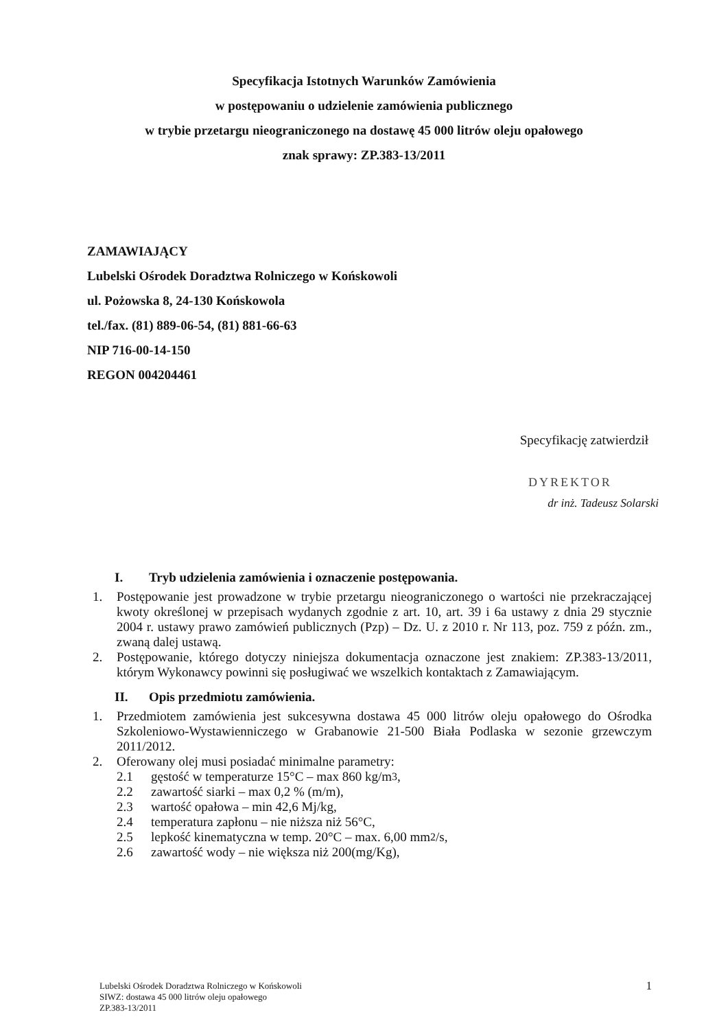Specyfikacja Istotnych Warunków Zamówienia
w postępowaniu o udzielenie zamówienia publicznego
w trybie przetargu nieograniczonego na dostawę 45 000 litrów oleju opałowego
znak sprawy: ZP.383-13/2011
ZAMAWIAJĄCY
Lubelski Ośrodek Doradztwa Rolniczego w Końskowoli
ul. Pożowska 8, 24-130 Końskowola
tel./fax. (81) 889-06-54, (81) 881-66-63
NIP 716-00-14-150
REGON 004204461
Specyfikację zatwierdził
DYREKTOR
dr inż. Tadeusz Solarski
I. Tryb udzielenia zamówienia i oznaczenie postępowania.
1. Postępowanie jest prowadzone w trybie przetargu nieograniczonego o wartości nie przekraczającej kwoty określonej w przepisach wydanych zgodnie z art. 10, art. 39 i 6a ustawy z dnia 29 stycznie 2004 r. ustawy prawo zamówień publicznych (Pzp) – Dz. U. z 2010 r. Nr 113, poz. 759 z późn. zm., zwaną dalej ustawą.
2. Postępowanie, którego dotyczy niniejsza dokumentacja oznaczone jest znakiem: ZP.383-13/2011, którym Wykonawcy powinni się posługiwać we wszelkich kontaktach z Zamawiającym.
II. Opis przedmiotu zamówienia.
1. Przedmiotem zamówienia jest sukcesywna dostawa 45 000 litrów oleju opałowego do Ośrodka Szkoleniowo-Wystawienniczego w Grabanowie 21-500 Biała Podlaska w sezonie grzewczym 2011/2012.
2. Oferowany olej musi posiadać minimalne parametry:
2.1 gęstość w temperaturze 15°C – max 860 kg/m<sup>3</sup>,
2.2 zawartość siarki – max 0,2 % (m/m),
2.3 wartość opałowa – min 42,6 Mj/kg,
2.4 temperatura zapłonu – nie niższa niż 56°C,
2.5 lepkość kinematyczna w temp. 20°C – max. 6,00 mm<sup>2</sup>/s,
2.6 zawartość wody – nie większa niż 200(mg/Kg),
1 Lubelski Ośrodek Doradztwa Rolniczego w Końskowoli
SIWZ: dostawa 45 000 litrów oleju opałowego
ZP.383-13/2011